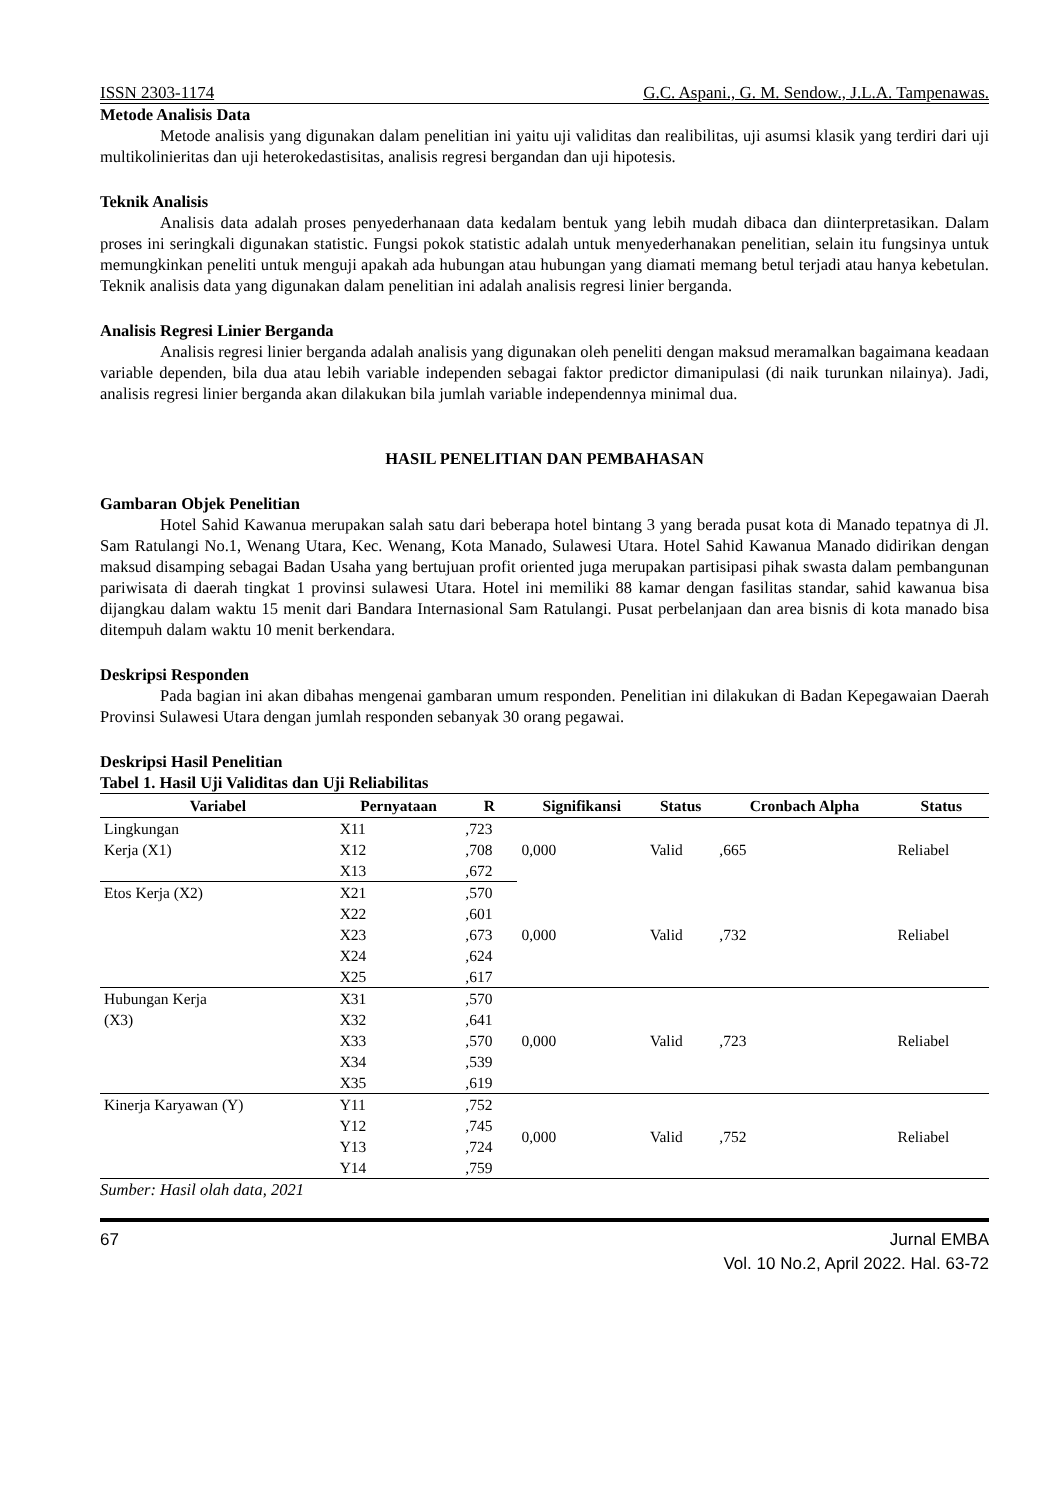ISSN 2303-1174 G.C. Aspani., G. M. Sendow., J.L.A. Tampenawas.
Metode Analisis Data
Metode analisis yang digunakan dalam penelitian ini yaitu uji validitas dan realibilitas, uji asumsi klasik yang terdiri dari uji multikolinieritas dan uji heterokedastisitas, analisis regresi bergandan dan uji hipotesis.
Teknik Analisis
Analisis data adalah proses penyederhanaan data kedalam bentuk yang lebih mudah dibaca dan diinterpretasikan. Dalam proses ini seringkali digunakan statistic. Fungsi pokok statistic adalah untuk menyederhanakan penelitian, selain itu fungsinya untuk memungkinkan peneliti untuk menguji apakah ada hubungan atau hubungan yang diamati memang betul terjadi atau hanya kebetulan. Teknik analisis data yang digunakan dalam penelitian ini adalah analisis regresi linier berganda.
Analisis Regresi Linier Berganda
Analisis regresi linier berganda adalah analisis yang digunakan oleh peneliti dengan maksud meramalkan bagaimana keadaan variable dependen, bila dua atau lebih variable independen sebagai faktor predictor dimanipulasi (di naik turunkan nilainya). Jadi, analisis regresi linier berganda akan dilakukan bila jumlah variable independennya minimal dua.
HASIL PENELITIAN DAN PEMBAHASAN
Gambaran Objek Penelitian
Hotel Sahid Kawanua merupakan salah satu dari beberapa hotel bintang 3 yang berada pusat kota di Manado tepatnya di Jl. Sam Ratulangi No.1, Wenang Utara, Kec. Wenang, Kota Manado, Sulawesi Utara. Hotel Sahid Kawanua Manado didirikan dengan maksud disamping sebagai Badan Usaha yang bertujuan profit oriented juga merupakan partisipasi pihak swasta dalam pembangunan pariwisata di daerah tingkat 1 provinsi sulawesi Utara. Hotel ini memiliki 88 kamar dengan fasilitas standar, sahid kawanua bisa dijangkau dalam waktu 15 menit dari Bandara Internasional Sam Ratulangi. Pusat perbelanjaan dan area bisnis di kota manado bisa ditempuh dalam waktu 10 menit berkendara.
Deskripsi Responden
Pada bagian ini akan dibahas mengenai gambaran umum responden. Penelitian ini dilakukan di Badan Kepegawaian Daerah Provinsi Sulawesi Utara dengan jumlah responden sebanyak 30 orang pegawai.
Deskripsi Hasil Penelitian
Tabel 1. Hasil Uji Validitas dan Uji Reliabilitas
| Variabel | Pernyataan | R | Signifikansi | Status | Cronbach Alpha | Status |
| --- | --- | --- | --- | --- | --- | --- |
| Lingkungan | X11 | ,723 | 0,000 | Valid | ,665 | Reliabel |
| Kerja (X1) | X12 | ,708 | | | | |
| | X13 | ,672 | | | | |
| Etos Kerja (X2) | X21 | ,570 | 0,000 | Valid | ,732 | Reliabel |
| | X22 | ,601 | | | | |
| | X23 | ,673 | | | | |
| | X24 | ,624 | | | | |
| | X25 | ,617 | | | | |
| Hubungan Kerja | X31 | ,570 | 0,000 | Valid | ,723 | Reliabel |
| (X3) | X32 | ,641 | | | | |
| | X33 | ,570 | | | | |
| | X34 | ,539 | | | | |
| | X35 | ,619 | | | | |
| Kinerja Karyawan (Y) | Y11 | ,752 | 0,000 | Valid | ,752 | Reliabel |
| | Y12 | ,745 | | | | |
| | Y13 | ,724 | | | | |
| | Y14 | ,759 | | | | |
Sumber: Hasil olah data, 2021
67 Jurnal EMBA
Vol. 10 No.2, April 2022. Hal. 63-72